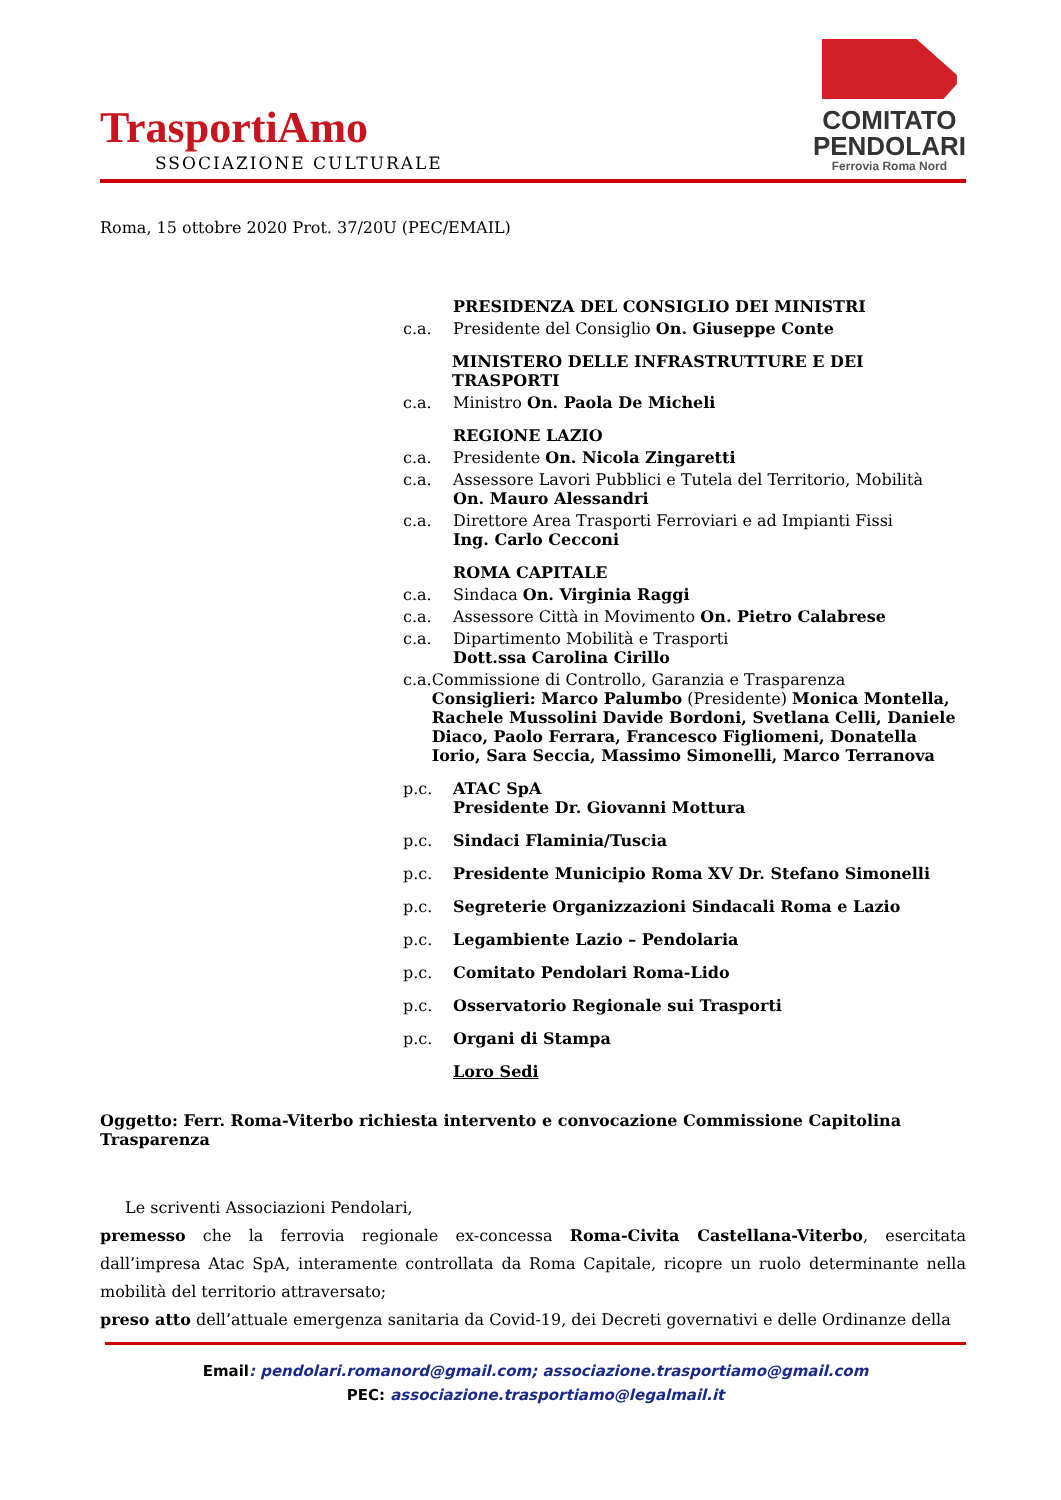TrasportiAmo
SSOCIAZIONE CULTURALE
COMITATO
PENDOLARI
Ferrovia Roma Nord
Roma, 15 ottobre 2020 Prot. 37/20U (PEC/EMAIL)
PRESIDENZA DEL CONSIGLIO DEI MINISTRI
c.a. Presidente del Consiglio On. Giuseppe Conte
MINISTERO DELLE INFRASTRUTTURE E DEI TRASPORTI
c.a. Ministro On. Paola De Micheli
REGIONE LAZIO
c.a. Presidente On. Nicola Zingaretti
c.a. Assessore Lavori Pubblici e Tutela del Territorio, Mobilità
On. Mauro Alessandri
c.a. Direttore Area Trasporti Ferroviari e ad Impianti Fissi
Ing. Carlo Cecconi
ROMA CAPITALE
c.a. Sindaca On. Virginia Raggi
c.a. Assessore Città in Movimento On. Pietro Calabrese
c.a. Dipartimento Mobilità e Trasporti
Dott.ssa Carolina Cirillo
c.a. Commissione di Controllo, Garanzia e Trasparenza
Consiglieri: Marco Palumbo (Presidente) Monica Montella, Rachele Mussolini Davide Bordoni, Svetlana Celli, Daniele Diaco, Paolo Ferrara, Francesco Figliomeni, Donatella Iorio, Sara Seccia, Massimo Simonelli, Marco Terranova
p.c. ATAC SpA
Presidente Dr. Giovanni Mottura
p.c. Sindaci Flaminia/Tuscia
p.c. Presidente Municipio Roma XV Dr. Stefano Simonelli
p.c. Segreterie Organizzazioni Sindacali Roma e Lazio
p.c. Legambiente Lazio – Pendolaria
p.c. Comitato Pendolari Roma-Lido
p.c. Osservatorio Regionale sui Trasporti
p.c. Organi di Stampa
Loro Sedi
Oggetto: Ferr. Roma-Viterbo richiesta intervento e convocazione Commissione Capitolina Trasparenza
Le scriventi Associazioni Pendolari,
premesso che la ferrovia regionale ex-concessa Roma-Civita Castellana-Viterbo, esercitata dall’impresa Atac SpA, interamente controllata da Roma Capitale, ricopre un ruolo determinante nella mobilità del territorio attraversato;
preso atto dell’attuale emergenza sanitaria da Covid-19, dei Decreti governativi e delle Ordinanze della
Email: pendolari.romanord@gmail.com; associazione.trasportiamo@gmail.com
PEC: associazione.trasportiamo@legalmail.it